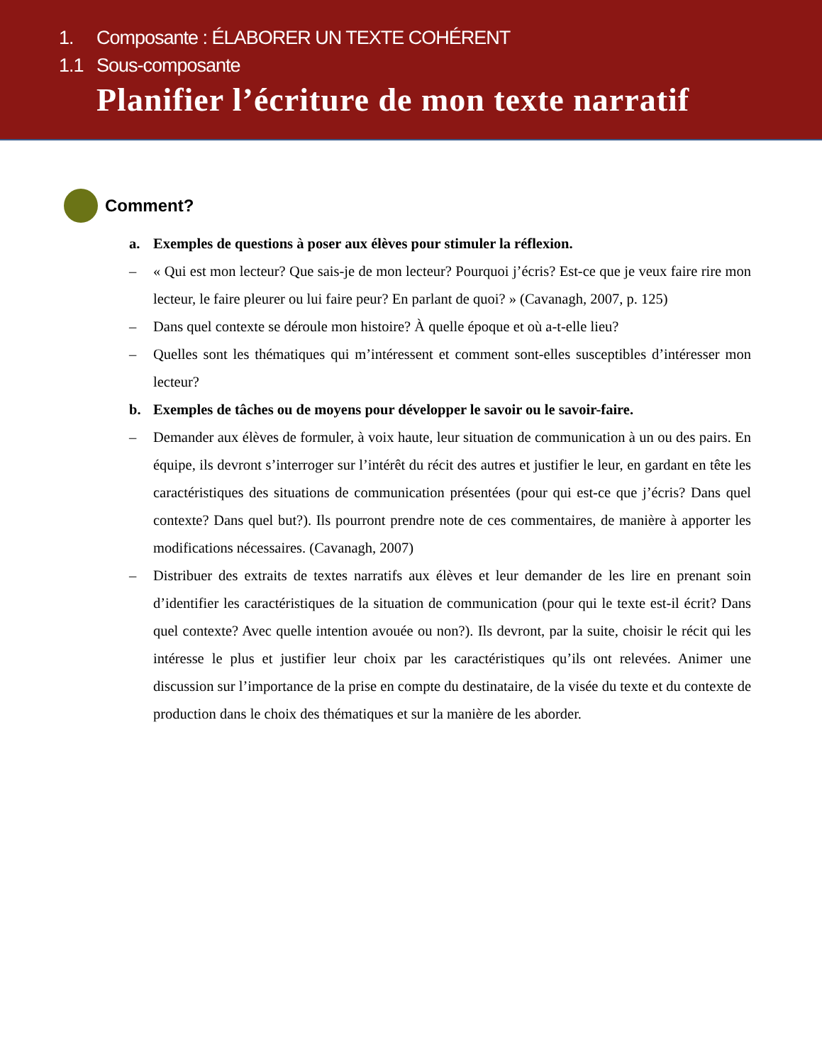1. Composante : ÉLABORER UN TEXTE COHÉRENT
1.1 Sous-composante
Planifier l’écriture de mon texte narratif
Comment?
a. Exemples de questions à poser aux élèves pour stimuler la réflexion.
– « Qui est mon lecteur? Que sais-je de mon lecteur? Pourquoi j’écris? Est-ce que je veux faire rire mon lecteur, le faire pleurer ou lui faire peur? En parlant de quoi? » (Cavanagh, 2007, p. 125)
– Dans quel contexte se déroule mon histoire? À quelle époque et où a-t-elle lieu?
– Quelles sont les thématiques qui m’intéressent et comment sont-elles susceptibles d’intéresser mon lecteur?
b. Exemples de tâches ou de moyens pour développer le savoir ou le savoir-faire.
– Demander aux élèves de formuler, à voix haute, leur situation de communication à un ou des pairs. En équipe, ils devront s’interroger sur l’intérêt du récit des autres et justifier le leur, en gardant en tête les caractéristiques des situations de communication présentées (pour qui est-ce que j’écris? Dans quel contexte? Dans quel but?). Ils pourront prendre note de ces commentaires, de manière à apporter les modifications nécessaires. (Cavanagh, 2007)
– Distribuer des extraits de textes narratifs aux élèves et leur demander de les lire en prenant soin d’identifier les caractéristiques de la situation de communication (pour qui le texte est-il écrit? Dans quel contexte? Avec quelle intention avouée ou non?). Ils devront, par la suite, choisir le récit qui les intéresse le plus et justifier leur choix par les caractéristiques qu’ils ont relevées. Animer une discussion sur l’importance de la prise en compte du destinataire, de la visée du texte et du contexte de production dans le choix des thématiques et sur la manière de les aborder.